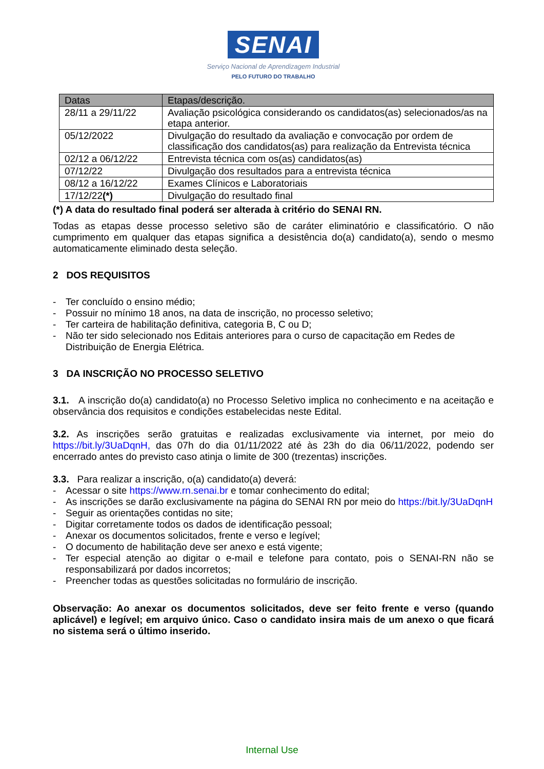SENAI
Serviço Nacional de Aprendizagem Industrial
PELO FUTURO DO TRABALHO
| Datas | Etapas/descrição. |
| --- | --- |
| 28/11 a 29/11/22 | Avaliação psicológica considerando os candidatos(as) selecionados/as na etapa anterior. |
| 05/12/2022 | Divulgação do resultado da avaliação e convocação por ordem de classificação dos candidatos(as) para realização da Entrevista técnica |
| 02/12 a 06/12/22 | Entrevista técnica com os(as) candidatos(as) |
| 07/12/22 | Divulgação dos resultados para a entrevista técnica |
| 08/12 a 16/12/22 | Exames Clínicos e Laboratoriais |
| 17/12/22 (*) | Divulgação do resultado final |
(*) A data do resultado final poderá ser alterada à critério do SENAI RN.
Todas as etapas desse processo seletivo são de caráter eliminatório e classificatório. O não cumprimento em qualquer das etapas significa a desistência do(a) candidato(a), sendo o mesmo automaticamente eliminado desta seleção.
2 DOS REQUISITOS
- Ter concluído o ensino médio;
- Possuir no mínimo 18 anos, na data de inscrição, no processo seletivo;
- Ter carteira de habilitação definitiva, categoria B, C ou D;
- Não ter sido selecionado nos Editais anteriores para o curso de capacitação em Redes de Distribuição de Energia Elétrica.
3 DA INSCRIÇÃO NO PROCESSO SELETIVO
3.1. A inscrição do(a) candidato(a) no Processo Seletivo implica no conhecimento e na aceitação e observância dos requisitos e condições estabelecidas neste Edital.
3.2. As inscrições serão gratuitas e realizadas exclusivamente via internet, por meio do https://bit.ly/3UaDqnH, das 07h do dia 01/11/2022 até às 23h do dia 06/11/2022, podendo ser encerrado antes do previsto caso atinja o limite de 300 (trezentas) inscrições.
3.3. Para realizar a inscrição, o(a) candidato(a) deverá:
- Acessar o site https://www.rn.senai.br e tomar conhecimento do edital;
- As inscrições se darão exclusivamente na página do SENAI RN por meio do https://bit.ly/3UaDqnH
- Seguir as orientações contidas no site;
- Digitar corretamente todos os dados de identificação pessoal;
- Anexar os documentos solicitados, frente e verso e legível;
- O documento de habilitação deve ser anexo e está vigente;
- Ter especial atenção ao digitar o e-mail e telefone para contato, pois o SENAI-RN não se responsabilizará por dados incorretos;
- Preencher todas as questões solicitadas no formulário de inscrição.
Observação: Ao anexar os documentos solicitados, deve ser feito frente e verso (quando aplicável) e legível; em arquivo único. Caso o candidato insira mais de um anexo o que ficará no sistema será o último inserido.
Internal Use